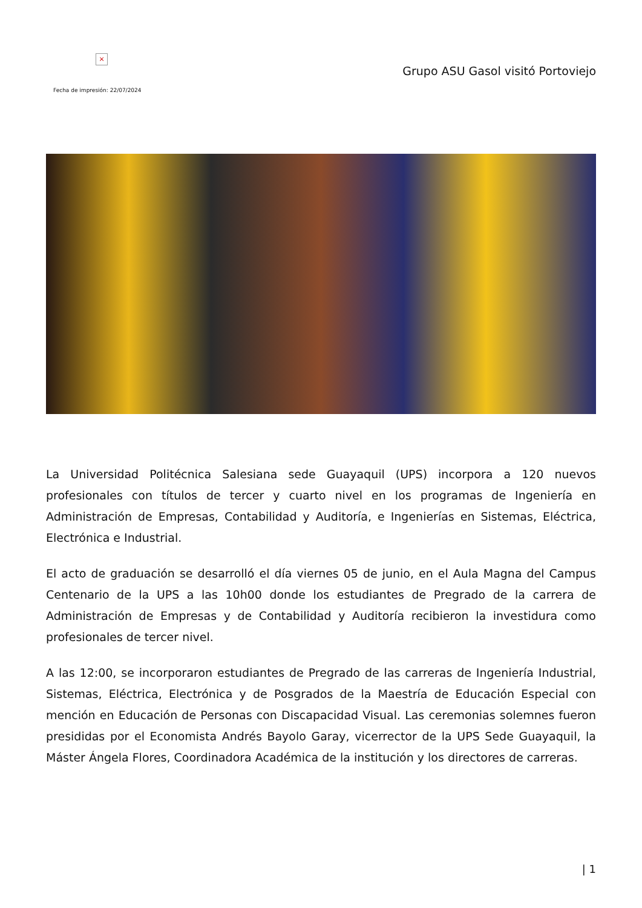×
Grupo ASU Gasol visitó Portoviejo
Fecha de impresión: 22/07/2024
La Universidad Politécnica Salesiana sede Guayaquil (UPS) incorpora a 120 nuevos profesionales con títulos de tercer y cuarto nivel en los programas de Ingeniería en Administración de Empresas, Contabilidad y Auditoría, e Ingenierías en Sistemas, Eléctrica, Electrónica e Industrial.
El acto de graduación se desarrolló el día viernes 05 de junio, en el Aula Magna del Campus Centenario de la UPS a las 10h00 donde los estudiantes de Pregrado de la carrera de Administración de Empresas y de Contabilidad y Auditoría recibieron la investidura como profesionales de tercer nivel.
A las 12:00, se incorporaron estudiantes de Pregrado de las carreras de Ingeniería Industrial, Sistemas, Eléctrica, Electrónica y de Posgrados de la Maestría de Educación Especial con mención en Educación de Personas con Discapacidad Visual. Las ceremonias solemnes fueron presididas por el Economista Andrés Bayolo Garay, vicerrector de la UPS Sede Guayaquil, la Máster Ángela Flores, Coordinadora Académica de la institución y los directores de carreras.
| 1